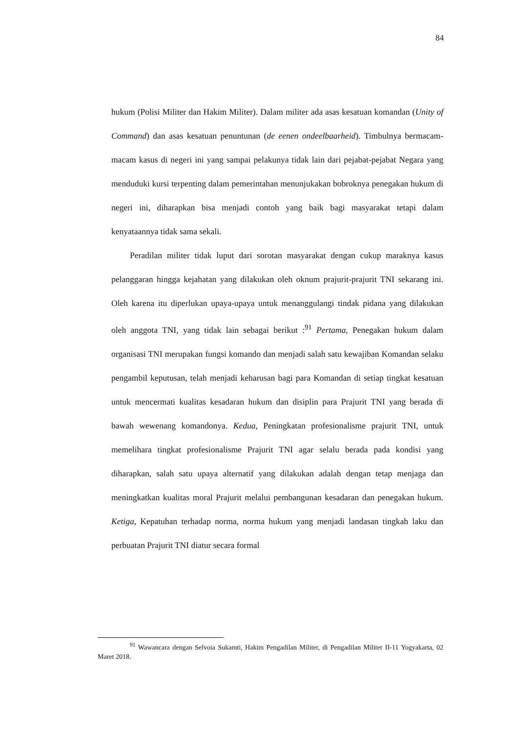84
hukum (Polisi Militer dan Hakim Militer). Dalam militer ada asas kesatuan komandan (Unity of Command) dan asas kesatuan penuntunan (de eenen ondeelbaarheid). Timbulnya bermacam-macam kasus di negeri ini yang sampai pelakunya tidak lain dari pejabat-pejabat Negara yang menduduki kursi terpenting dalam pemerintahan menunjukakan bobroknya penegakan hukum di negeri ini, diharapkan bisa menjadi contoh yang baik bagi masyarakat tetapi dalam kenyataannya tidak sama sekali.
Peradilan militer tidak luput dari sorotan masyarakat dengan cukup maraknya kasus pelanggaran hingga kejahatan yang dilakukan oleh oknum prajurit-prajurit TNI sekarang ini. Oleh karena itu diperlukan upaya-upaya untuk menanggulangi tindak pidana yang dilakukan oleh anggota TNI, yang tidak lain sebagai berikut :<sup>91</sup> Pertama, Penegakan hukum dalam organisasi TNI merupakan fungsi komando dan menjadi salah satu kewajiban Komandan selaku pengambil keputusan, telah menjadi keharusan bagi para Komandan di setiap tingkat kesatuan untuk mencermati kualitas kesadaran hukum dan disiplin para Prajurit TNI yang berada di bawah wewenang komandonya. Kedua, Peningkatan profesionalisme prajurit TNI, untuk memelihara tingkat profesionalisme Prajurit TNI agar selalu berada pada kondisi yang diharapkan, salah satu upaya alternatif yang dilakukan adalah dengan tetap menjaga dan meningkatkan kualitas moral Prajurit melalui pembangunan kesadaran dan penegakan hukum. Ketiga, Kepatuhan terhadap norma, norma hukum yang menjadi landasan tingkah laku dan perbuatan Prajurit TNI diatur secara formal
<sup>91</sup> Wawancara dengan Selvoia Sukamti, Hakim Pengadilan Militer, di Pengadilan Militer II-11 Yogyakarta, 02 Maret 2018.